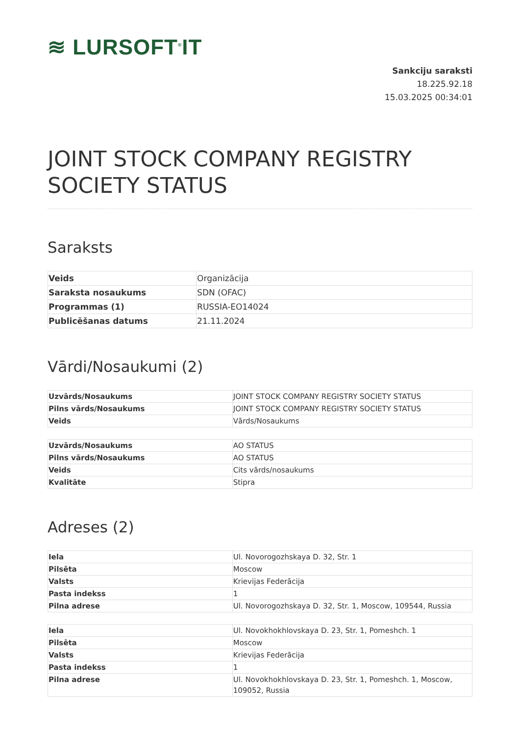≋ LURSOFT<sup>®</sup>IT
Sankciju saraksti
18.225.92.18
15.03.2025 00:34:01
JOINT STOCK COMPANY REGISTRY SOCIETY STATUS
Saraksts
| Veids | Organizācija |
| Saraksta nosaukums | SDN (OFAC) |
| Programmas (1) | RUSSIA-EO14024 |
| Publicēšanas datums | 21.11.2024 |
Vārdi/Nosaukumi (2)
| Uzvārds/Nosaukums | JOINT STOCK COMPANY REGISTRY SOCIETY STATUS |
| Pilns vārds/Nosaukums | JOINT STOCK COMPANY REGISTRY SOCIETY STATUS |
| Veids | Vārds/Nosaukums |
| Uzvārds/Nosaukums | AO STATUS |
| Pilns vārds/Nosaukums | AO STATUS |
| Veids | Cits vārds/nosaukums |
| Kvalitāte | Stipra |
Adreses (2)
| Iela | Ul. Novorogozhskaya D. 32, Str. 1 |
| Pilsēta | Moscow |
| Valsts | Krievijas Federācija |
| Pasta indekss | 1 |
| Pilna adrese | Ul. Novorogozhskaya D. 32, Str. 1, Moscow, 109544, Russia |
| Iela | Ul. Novokhokhlovskaya D. 23, Str. 1, Pomeshch. 1 |
| Pilsēta | Moscow |
| Valsts | Krievijas Federācija |
| Pasta indekss | 1 |
| Pilna adrese | Ul. Novokhokhlovskaya D. 23, Str. 1, Pomeshch. 1, Moscow, 109052, Russia |